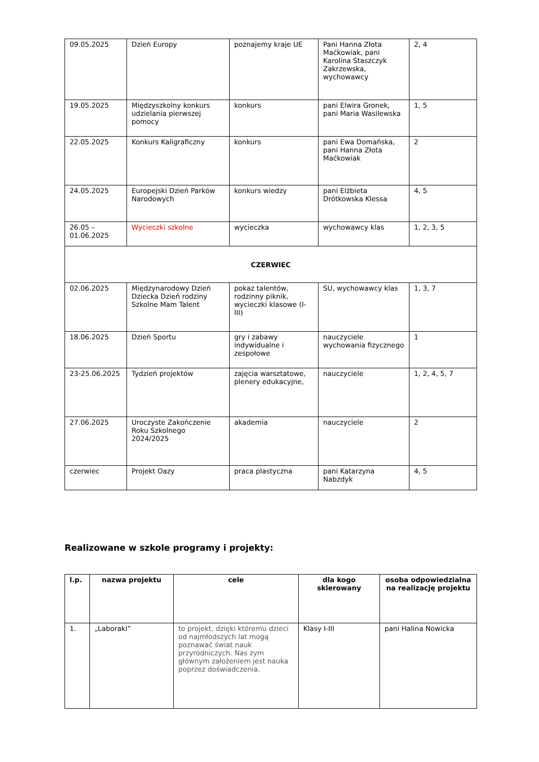| 09.05.2025 | Dzień Europy | poznajemy kraje UE | Pani Hanna Złota Maćkowiak, pani Karolina Staszczyk Zakrzewska, wychowawcy | 2, 4 |
| 19.05.2025 | Międzyszkolny konkurs udzielania pierwszej pomocy | konkurs | pani Elwira Gronek, pani Maria Wasilewska | 1, 5 |
| 22.05.2025 | Konkurs Kaligraficzny | konkurs | pani Ewa Domańska, pani Hanna Złota Maćkowiak | 2 |
| 24.05.2025 | Europejski Dzień Parków Narodowych | konkurs wiedzy | pani Elżbieta Drótkowska Klessa | 4, 5 |
| 26.05 – 01.06.2025 | Wycieczki szkolne | wycieczka | wychowawcy klas | 1, 2, 3, 5 |
| CZERWIEC | | | | |
| 02.06.2025 | Międzynarodowy Dzień Dziecka Dzień rodziny Szkolne Mam Talent | pokaz talentów, rodzinny piknik, wycieczki klasowe (I-III) | SU, wychowawcy klas | 1, 3, 7 |
| 18.06.2025 | Dzień Sportu | gry i zabawy indywidualne i zespołowe | nauczyciele wychowania fizycznego | 1 |
| 23-25.06.2025 | Tydzień projektów | zajęcia warsztatowe, plenery edukacyjne, | nauczyciele | 1, 2, 4, 5, 7 |
| 27.06.2025 | Uroczyste Zakończenie Roku Szkolnego 2024/2025 | akademia | nauczyciele | 2 |
| czerwiec | Projekt Oazy | praca plastyczna | pani Katarzyna Nabzdyk | 4, 5 |
Realizowane w szkole programy i projekty:
| l.p. | nazwa projektu | cele | dla kogo skierowany | osoba odpowiedzialna na realizację projektu |
| --- | --- | --- | --- | --- |
| 1. | „Laboraki” | to projekt, dzięki któremu dzieci od najmłodszych lat mogą poznawać świat nauk przyrodniczych. Nas zym głównym założeniem jest nauka poprzez doświadczenia. | Klasy I-III | pani Halina Nowicka |